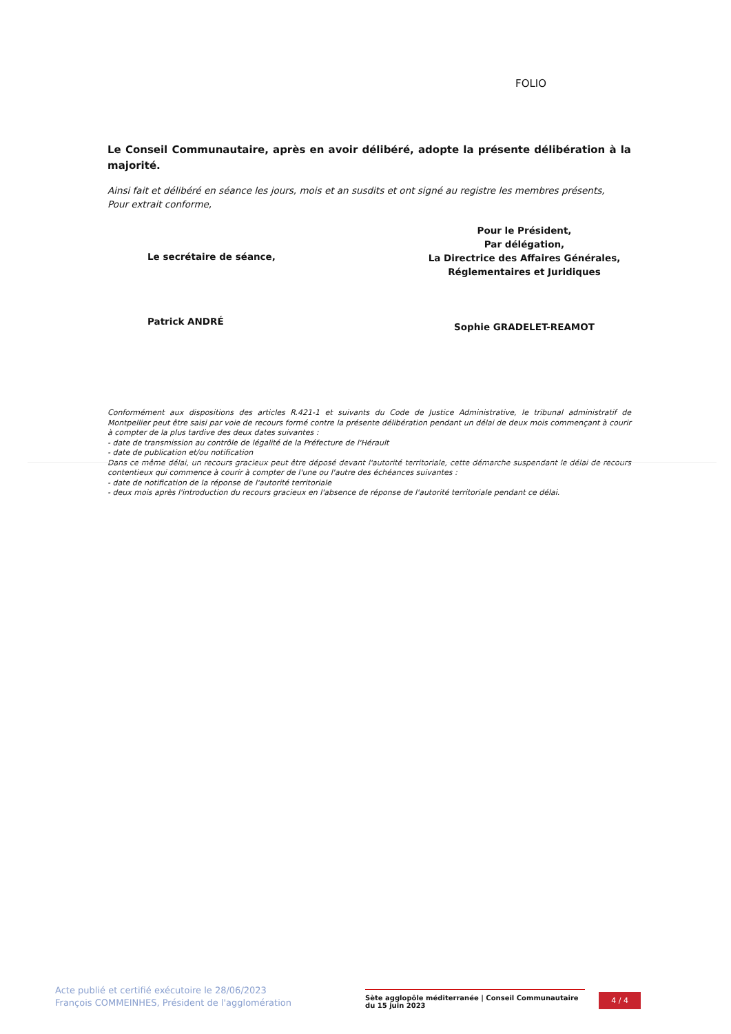FOLIO
Le Conseil Communautaire, après en avoir délibéré, adopte la présente délibération à la majorité.
Ainsi fait et délibéré en séance les jours, mois et an susdits et ont signé au registre les membres présents,
Pour extrait conforme,
Le secrétaire de séance,
Patrick ANDRÉ
Pour le Président,
Par délégation,
La Directrice des Affaires Générales,
Réglementaires et Juridiques
Sophie GRADELET-REAMOT
Conformément aux dispositions des articles R.421-1 et suivants du Code de Justice Administrative, le tribunal administratif de Montpellier peut être saisi par voie de recours formé contre la présente délibération pendant un délai de deux mois commençant à courir à compter de la plus tardive des deux dates suivantes :
- date de transmission au contrôle de légalité de la Préfecture de l'Hérault
- date de publication et/ou notification
Dans ce même délai, un recours gracieux peut être déposé devant l'autorité territoriale, cette démarche suspendant le délai de recours contentieux qui commence à courir à compter de l'une ou l'autre des échéances suivantes :
- date de notification de la réponse de l'autorité territoriale
- deux mois après l'introduction du recours gracieux en l'absence de réponse de l'autorité territoriale pendant ce délai.
Acte publié et certifié exécutoire le 28/06/2023
François COMMEINHES, Président de l'agglomération
Sète agglopôle méditerranée | Conseil Communautaire du 15 juin 2023
4 / 4